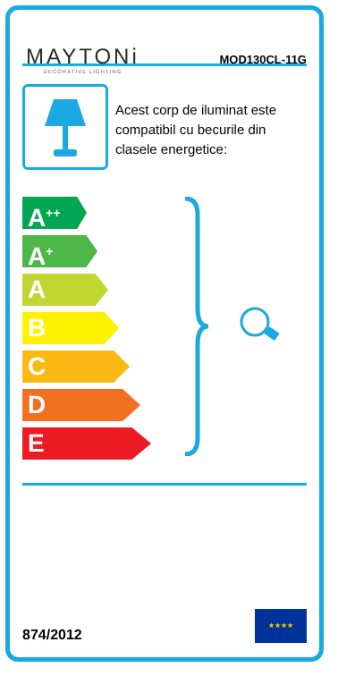MAYTONi
DECORATIVE LIGHTING
MOD130CL-11G
Acest corp de iluminat este compatibil cu becurile din clasele energetice:
A<sup>++</sup>
A<sup>+</sup>
A
B
C
D
E
874/2012
★★★★